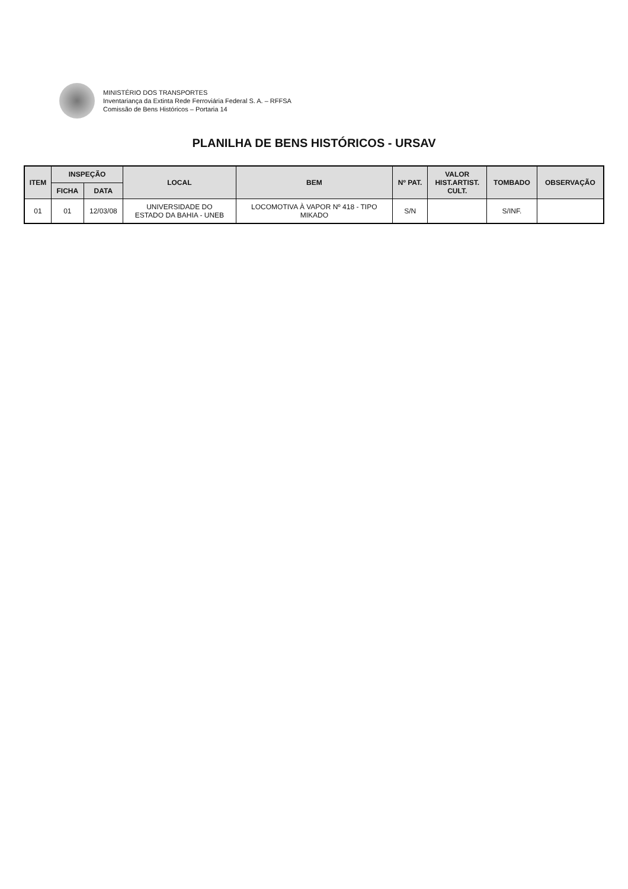MINISTÉRIO DOS TRANSPORTES
Inventariança da Extinta Rede Ferroviária Federal S. A. – RFFSA
Comissão de Bens Históricos – Portaria 14
PLANILHA DE BENS HISTÓRICOS - URSAV
| ITEM | INSPEÇÃO | | LOCAL | BEM | Nº PAT. | VALOR HIST.ARTIST. CULT. | TOMBADO | OBSERVAÇÃO |
| --- | --- | --- | --- | --- | --- | --- | --- | --- |
| | FICHA | DATA | | | | | | |
| 01 | 01 | 12/03/08 | UNIVERSIDADE DO ESTADO DA BAHIA - UNEB | LOCOMOTIVA À VAPOR Nº 418 - TIPO MIKADO | S/N | | S/INF. | |